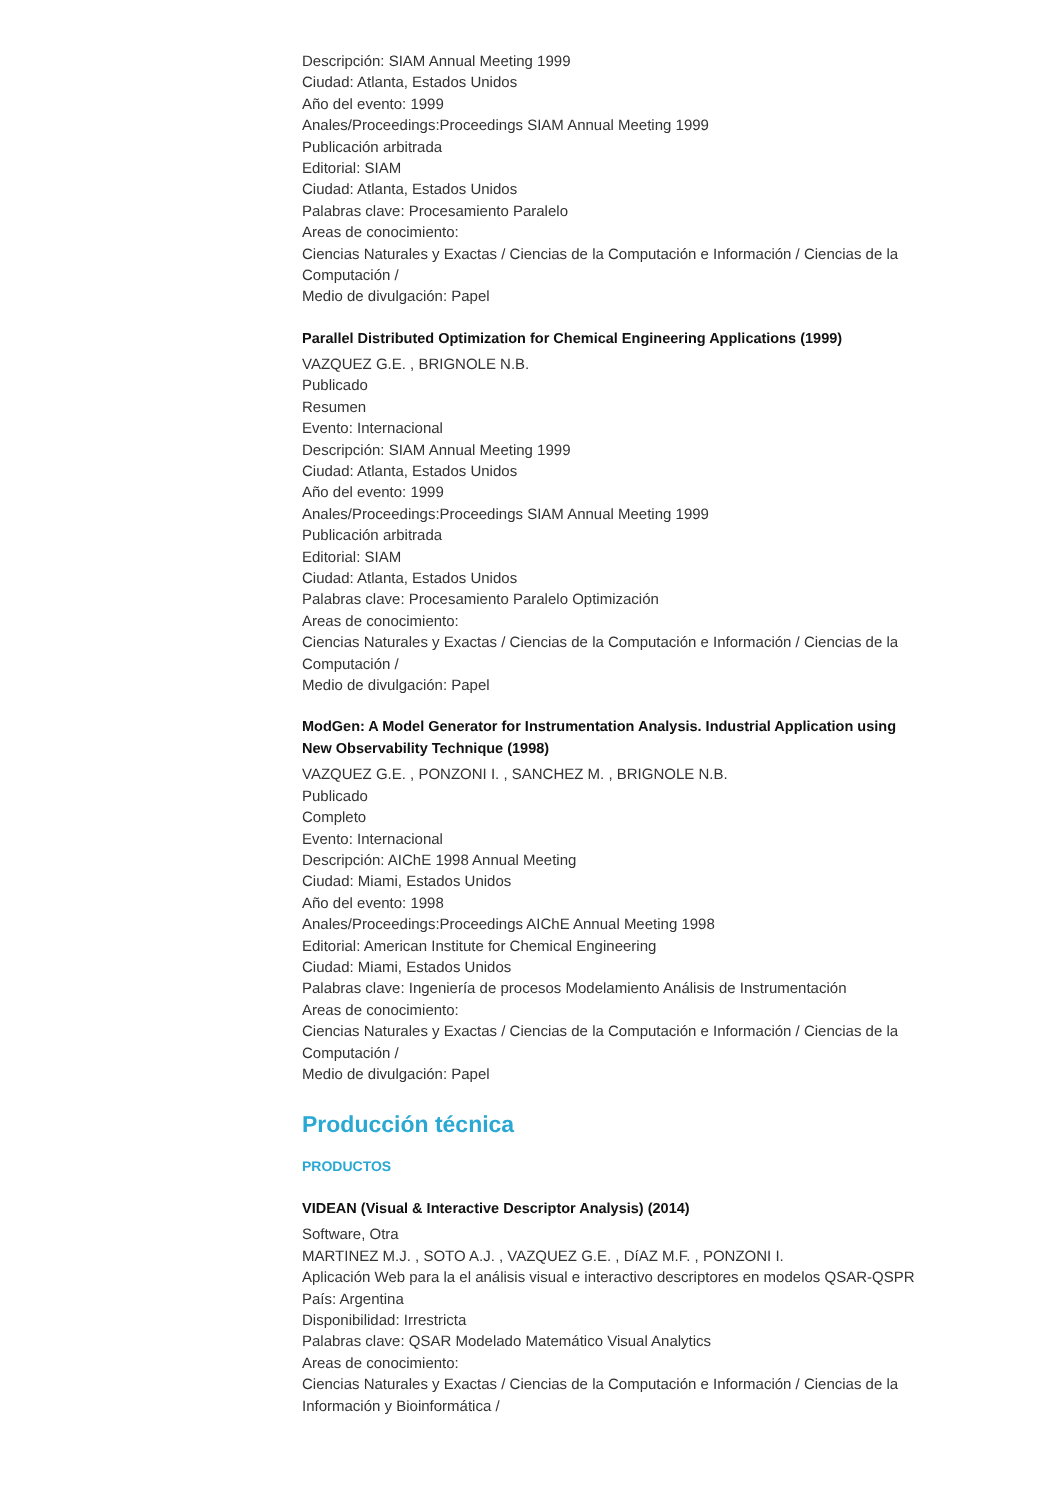Descripción: SIAM Annual Meeting 1999
Ciudad: Atlanta, Estados Unidos
Año del evento: 1999
Anales/Proceedings:Proceedings SIAM Annual Meeting 1999
Publicación arbitrada
Editorial: SIAM
Ciudad: Atlanta, Estados Unidos
Palabras clave: Procesamiento Paralelo
Areas de conocimiento:
Ciencias Naturales y Exactas / Ciencias de la Computación e Información / Ciencias de la Computación /
Medio de divulgación: Papel
Parallel Distributed Optimization for Chemical Engineering Applications (1999)
VAZQUEZ G.E. , BRIGNOLE N.B.
Publicado
Resumen
Evento: Internacional
Descripción: SIAM Annual Meeting 1999
Ciudad: Atlanta, Estados Unidos
Año del evento: 1999
Anales/Proceedings:Proceedings SIAM Annual Meeting 1999
Publicación arbitrada
Editorial: SIAM
Ciudad: Atlanta, Estados Unidos
Palabras clave: Procesamiento Paralelo Optimización
Areas de conocimiento:
Ciencias Naturales y Exactas / Ciencias de la Computación e Información / Ciencias de la Computación /
Medio de divulgación: Papel
ModGen: A Model Generator for Instrumentation Analysis. Industrial Application using New Observability Technique (1998)
VAZQUEZ G.E. , PONZONI I. , SANCHEZ M. , BRIGNOLE N.B.
Publicado
Completo
Evento: Internacional
Descripción: AIChE 1998 Annual Meeting
Ciudad: Miami, Estados Unidos
Año del evento: 1998
Anales/Proceedings:Proceedings AIChE Annual Meeting 1998
Editorial: American Institute for Chemical Engineering
Ciudad: Miami, Estados Unidos
Palabras clave: Ingeniería de procesos Modelamiento Análisis de Instrumentación
Areas de conocimiento:
Ciencias Naturales y Exactas / Ciencias de la Computación e Información / Ciencias de la Computación /
Medio de divulgación: Papel
Producción técnica
PRODUCTOS
VIDEAN (Visual & Interactive Descriptor Analysis) (2014)
Software, Otra
MARTINEZ M.J. , SOTO A.J. , VAZQUEZ G.E. , DíAZ M.F. , PONZONI I.
Aplicación Web para la el análisis visual e interactivo descriptores en modelos QSAR-QSPR
País: Argentina
Disponibilidad: Irrestricta
Palabras clave: QSAR Modelado Matemático Visual Analytics
Areas de conocimiento:
Ciencias Naturales y Exactas / Ciencias de la Computación e Información / Ciencias de la Información y Bioinformática /